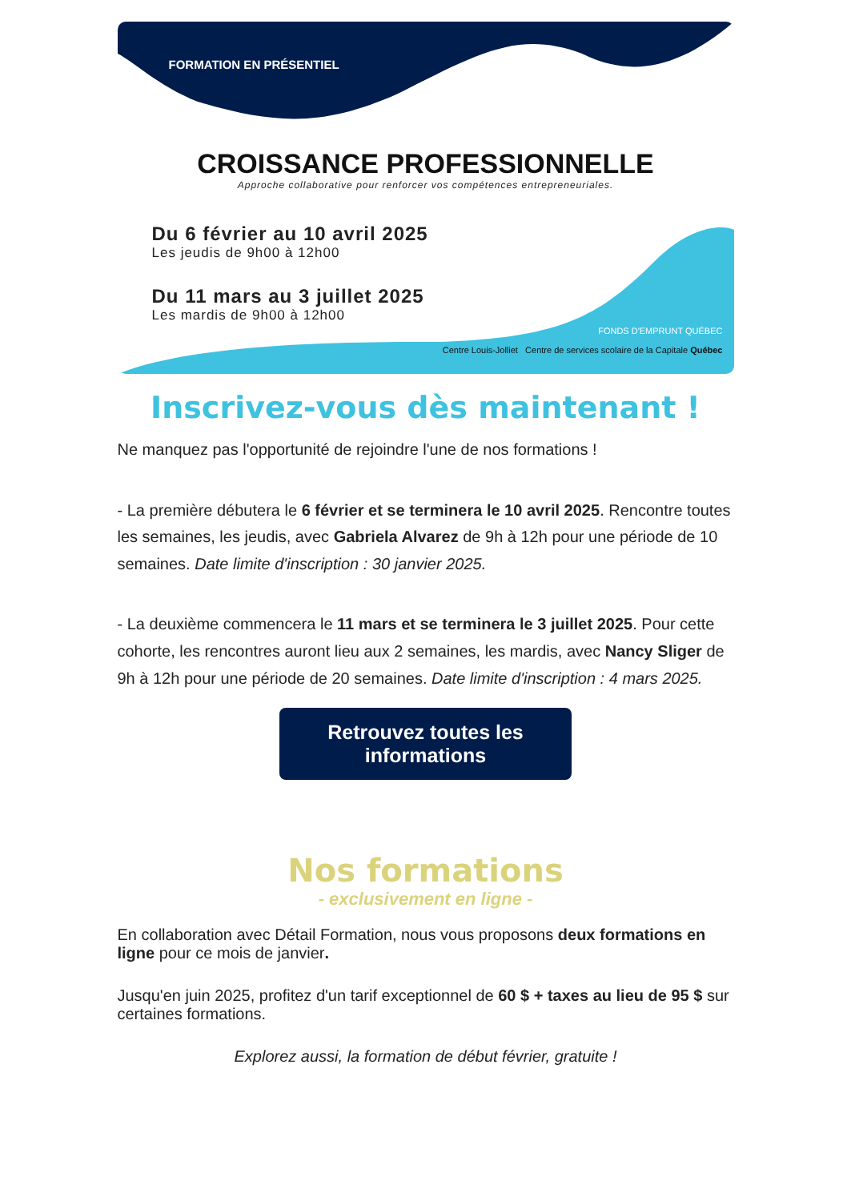FORMATION EN PRÉSENTIEL
CROISSANCE PROFESSIONNELLE
Approche collaborative pour renforcer vos compétences entrepreneuriales.
Du 6 février au 10 avril 2025
Les jeudis de 9h00 à 12h00
Du 11 mars au 3 juillet 2025
Les mardis de 9h00 à 12h00
FONDS D'EMPRUNT QUÉBEC
Centre Louis-Jolliet Centre de services scolaire de la Capitale Québec
Inscrivez-vous dès maintenant !
Ne manquez pas l'opportunité de rejoindre l'une de nos formations !
- La première débutera le 6 février et se terminera le 10 avril 2025. Rencontre toutes les semaines, les jeudis, avec Gabriela Alvarez de 9h à 12h pour une période de 10 semaines. Date limite d'inscription : 30 janvier 2025.
- La deuxième commencera le 11 mars et se terminera le 3 juillet 2025. Pour cette cohorte, les rencontres auront lieu aux 2 semaines, les mardis, avec Nancy Sliger de 9h à 12h pour une période de 20 semaines. Date limite d'inscription : 4 mars 2025.
Retrouvez toutes les informations
Nos formations
- exclusivement en ligne -
En collaboration avec Détail Formation, nous vous proposons deux formations en ligne pour ce mois de janvier.
Jusqu'en juin 2025, profitez d'un tarif exceptionnel de 60 $ + taxes au lieu de 95 $ sur certaines formations.
Explorez aussi, la formation de début février, gratuite !